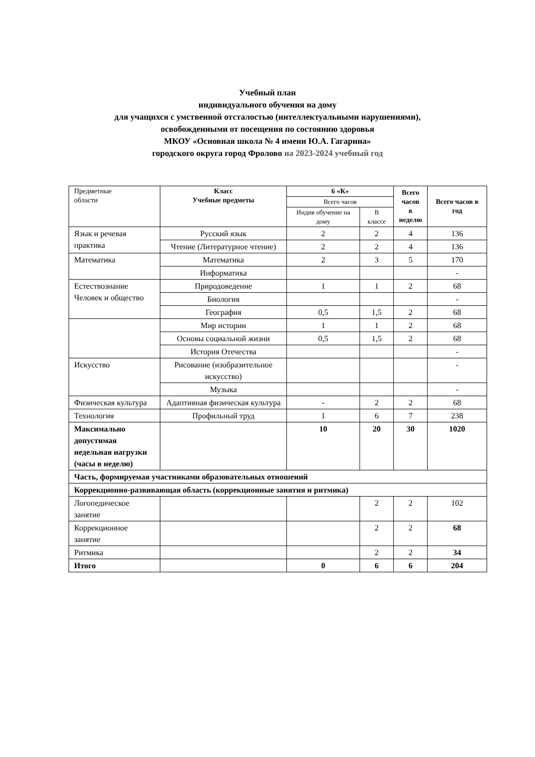Учебный план
индивидуального обучения на дому
для учащихся с умственной отсталостью (интеллектуальными нарушениями),
освобожденными от посещения по состоянию здоровья
МКОУ «Основная школа № 4 имени Ю.А. Гагарина»
городского округа город Фролово на 2023-2024 учебный год
| Предметные области | Класс Учебные предметы | 6 «К» | | Всего часов в неделю | Всего часов в год |
| --- | --- | --- | --- | --- | --- |
| | | Всего часов | | | |
| | | Индив обучение на дому | В классе | | |
| Язык и речевая практика | Русский язык | 2 | 2 | 4 | 136 |
| | Чтение (Литературное чтение) | 2 | 2 | 4 | 136 |
| Математика | Математика | 2 | 3 | 5 | 170 |
| | Информатика | | | | - |
| Естествознание Человек и общество | Природоведение | 1 | 1 | 2 | 68 |
| | Биология | | | | - |
| | География | 0,5 | 1,5 | 2 | 68 |
| | Мир истории | 1 | 1 | 2 | 68 |
| | Основы социальной жизни | 0,5 | 1,5 | 2 | 68 |
| | История Отечества | | | | - |
| Искусство | Рисование (изобразительное искусство) | | | | - |
| | Музыка | | | | - |
| Физическая культура | Адаптивная физическая культура | - | 2 | 2 | 68 |
| Технология | Профильный труд | 1 | 6 | 7 | 238 |
| Максимально допустимая недельная нагрузки (часы в неделю) | | 10 | 20 | 30 | 1020 |
| Часть, формируемая участниками образовательных отношений | | | | | |
| Коррекционно-развивающая область (коррекционные занятия и ритмика) | | | | | |
| Логопедическое занятие | | | 2 | 2 | 102 |
| Коррекционное занятие | | | 2 | 2 | 68 |
| Ритмика | | | 2 | 2 | 34 |
| Итого | | 0 | 6 | 6 | 204 |